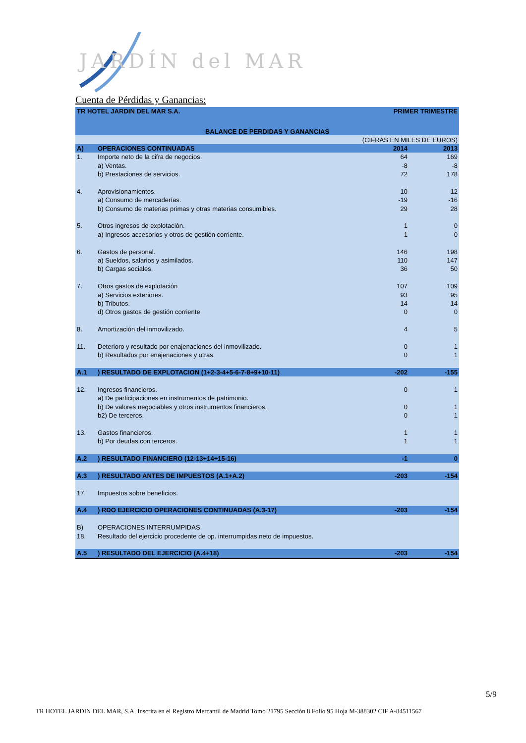JARDÍN del MAR
Cuenta de Pérdidas y Ganancias:
| TR HOTEL JARDIN DEL MAR S.A. | | PRIMER TRIMESTRE | |
| BALANCE DE PERDIDAS Y GANANCIAS | | | |
| (CIFRAS EN MILES DE EUROS) | | | |
| A) | OPERACIONES CONTINUADAS | 2014 | 2013 |
| 1. | Importe neto de la cifra de negocios. | 64 | 169 |
| | a) Ventas. | -8 | -8 |
| | b) Prestaciones de servicios. | 72 | 178 |
| 4. | Aprovisionamientos. | 10 | 12 |
| | a) Consumo de mercaderías. | -19 | -16 |
| | b) Consumo de materias primas y otras materias consumibles. | 29 | 28 |
| 5. | Otros ingresos de explotación. | 1 | 0 |
| | a) Ingresos accesorios y otros de gestión corriente. | 1 | 0 |
| 6. | Gastos de personal. | 146 | 198 |
| | a) Sueldos, salarios y asimilados. | 110 | 147 |
| | b) Cargas sociales. | 36 | 50 |
| 7. | Otros gastos de explotación | 107 | 109 |
| | a) Servicios exteriores. | 93 | 95 |
| | b) Tributos. | 14 | 14 |
| | d) Otros gastos de gestión corriente | 0 | 0 |
| 8. | Amortización del inmovilizado. | 4 | 5 |
| 11. | Deterioro y resultado por enajenaciones del inmovilizado. | 0 | 1 |
| | b) Resultados por enajenaciones y otras. | 0 | 1 |
| A.1 | ) RESULTADO DE EXPLOTACION (1+2-3-4+5-6-7-8+9+10-11) | -202 | -155 |
| 12. | Ingresos financieros. | 0 | 1 |
| | a) De participaciones en instrumentos de patrimonio. | | |
| | b) De valores negociables y otros instrumentos financieros. | 0 | 1 |
| | b2) De terceros. | 0 | 1 |
| 13. | Gastos financieros. | 1 | 1 |
| | b) Por deudas con terceros. | 1 | 1 |
| A.2 | ) RESULTADO FINANCIERO (12-13+14+15-16) | -1 | 0 |
| A.3 | ) RESULTADO ANTES DE IMPUESTOS (A.1+A.2) | -203 | -154 |
| 17. | Impuestos sobre beneficios. | | |
| A.4 | ) RDO EJERCICIO OPERACIONES CONTINUADAS (A.3-17) | -203 | -154 |
| B) | OPERACIONES INTERRUMPIDAS | | |
| 18. | Resultado del ejercicio procedente de op. interrumpidas neto de impuestos. | | |
| A.5 | ) RESULTADO DEL EJERCICIO (A.4+18) | -203 | -154 |
5/9
TR HOTEL JARDIN DEL MAR, S.A. Inscrita en el Registro Mercantil de Madrid Tomo 21795 Sección 8 Folio 95 Hoja M-388302 CIF A-84511567